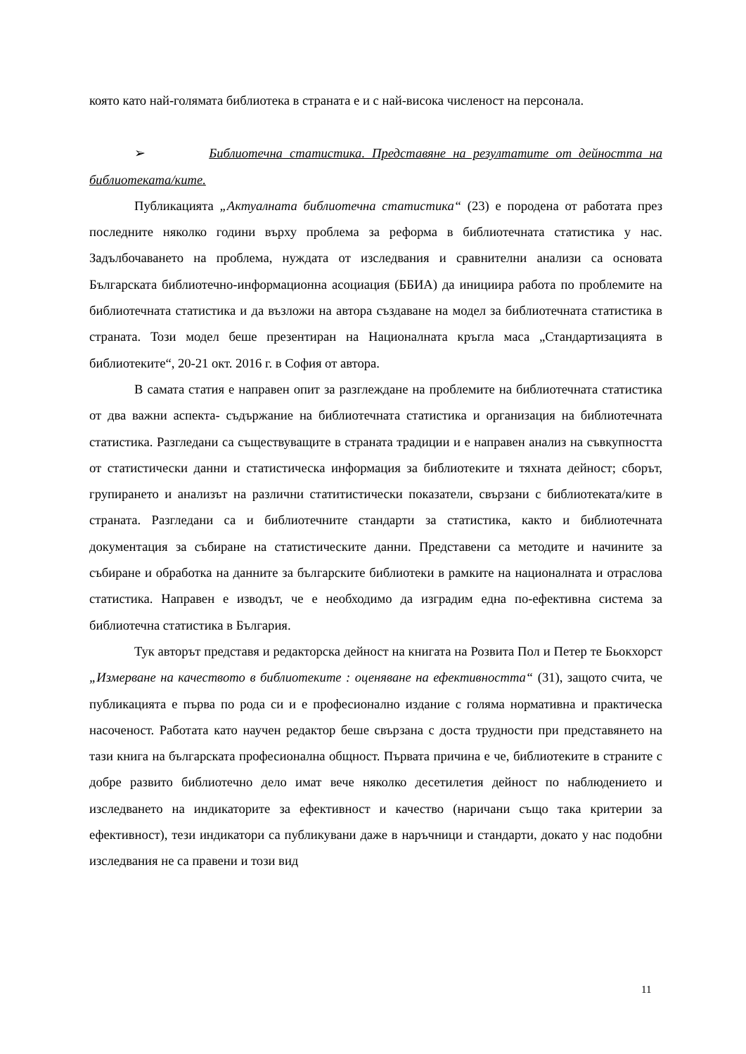която като най-голямата библиотека в страната е и с най-висока численост на персонала.
➢ Библиотечна статистика. Представяне на резултатите от дейността на библиотеката/ките.
Публикацията „Актуалната библиотечна статистика“ (23) е породена от работата през последните няколко години върху проблема за реформа в библиотечната статистика у нас. Задълбочаването на проблема, нуждата от изследвания и сравнителни анализи са основата Българската библиотечно-информационна асоциация (ББИА) да инициира работа по проблемите на библиотечната статистика и да възложи на автора създаване на модел за библиотечната статистика в страната. Този модел беше презентиран на Националната кръгла маса „Стандартизацията в библиотеките“, 20-21 окт. 2016 г. в София от автора.
В самата статия е направен опит за разглеждане на проблемите на библиотечната статистика от два важни аспекта- съдържание на библиотечната статистика и организация на библиотечната статистика. Разгледани са съществуващите в страната традиции и е направен анализ на съвкупността от статистически данни и статистическа информация за библиотеките и тяхната дейност; сборът, групирането и анализът на различни статитистически показатели, свързани с библиотеката/ките в страната. Разгледани са и библиотечните стандарти за статистика, както и библиотечната документация за събиране на статистическите данни. Представени са методите и начините за събиране и обработка на данните за българските библиотеки в рамките на националната и отраслова статистика. Направен е изводът, че е необходимо да изградим една по-ефективна система за библиотечна статистика в България.
Тук авторът представя и редакторска дейност на книгата на Розвита Пол и Петер те Бьокхорст „Измерване на качеството в библиотеките : оценяване на ефективността“ (31), защото счита, че публикацията е първа по рода си и е професионално издание с голяма нормативна и практическа насоченост. Работата като научен редактор беше свързана с доста трудности при представянето на тази книга на българската професионална общност. Първата причина е че, библиотеките в страните с добре развито библиотечно дело имат вече няколко десетилетия дейност по наблюдението и изследването на индикаторите за ефективност и качество (наричани също така критерии за ефективност), тези индикатори са публикувани даже в наръчници и стандарти, докато у нас подобни изследвания не са правени и този вид
11